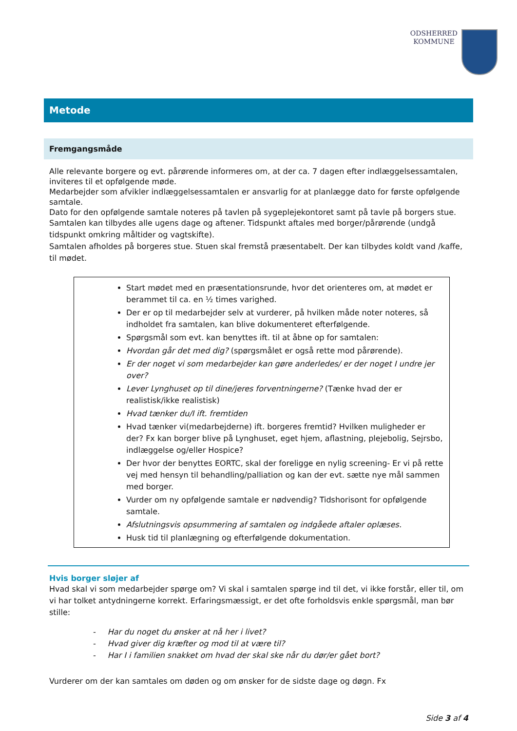ODSHERRED
KOMMUNE
Metode
Fremgangsmåde
Alle relevante borgere og evt. pårørende informeres om, at der ca. 7 dagen efter indlæggelsessamtalen, inviteres til et opfølgende møde.
Medarbejder som afvikler indlæggelsessamtalen er ansvarlig for at planlægge dato for første opfølgende samtale.
Dato for den opfølgende samtale noteres på tavlen på sygeplejekontoret samt på tavle på borgers stue.
Samtalen kan tilbydes alle ugens dage og aftener. Tidspunkt aftales med borger/pårørende (undgå tidspunkt omkring måltider og vagtskifte).
Samtalen afholdes på borgeres stue. Stuen skal fremstå præsentabelt. Der kan tilbydes koldt vand /kaffe, til mødet.
Start mødet med en præsentationsrunde, hvor det orienteres om, at mødet er berammet til ca. en ½ times varighed.
Der er op til medarbejder selv at vurderer, på hvilken måde noter noteres, så indholdet fra samtalen, kan blive dokumenteret efterfølgende.
Spørgsmål som evt. kan benyttes ift. til at åbne op for samtalen:
Hvordan går det med dig? (spørgsmålet er også rette mod pårørende).
Er der noget vi som medarbejder kan gøre anderledes/ er der noget I undre jer over?
Lever Lynghuset op til dine/jeres forventningerne? (Tænke hvad der er realistisk/ikke realistisk)
Hvad tænker du/I ift. fremtiden
Hvad tænker vi(medarbejderne) ift. borgeres fremtid? Hvilken muligheder er der? Fx kan borger blive på Lynghuset, eget hjem, aflastning, plejebolig, Sejrsbo, indlæggelse og/eller Hospice?
Der hvor der benyttes EORTC, skal der foreligge en nylig screening- Er vi på rette vej med hensyn til behandling/palliation og kan der evt. sætte nye mål sammen med borger.
Vurder om ny opfølgende samtale er nødvendig? Tidshorisont for opfølgende samtale.
Afslutningsvis opsummering af samtalen og indgåede aftaler oplæses.
Husk tid til planlægning og efterfølgende dokumentation.
Hvis borger sløjer af
Hvad skal vi som medarbejder spørge om? Vi skal i samtalen spørge ind til det, vi ikke forstår, eller til, om vi har tolket antydningerne korrekt. Erfaringsmæssigt, er det ofte forholdsvis enkle spørgsmål, man bør stille:
- Har du noget du ønsker at nå her i livet?
- Hvad giver dig kræfter og mod til at være til?
- Har I i familien snakket om hvad der skal ske når du dør/er gået bort?
Vurderer om der kan samtales om døden og om ønsker for de sidste dage og døgn. Fx
Side 3 af 4